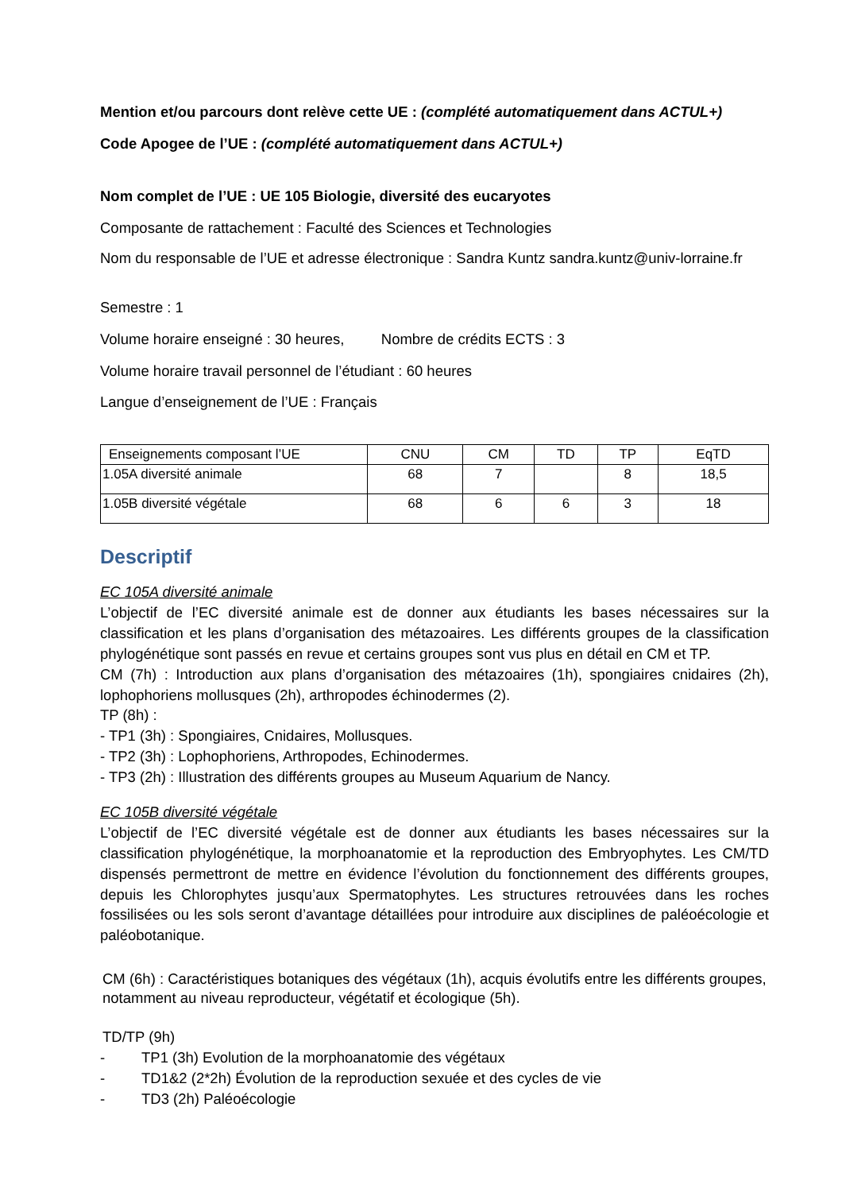Mention et/ou parcours dont relève cette UE : (complété automatiquement dans ACTUL+)
Code Apogee de l’UE : (complété automatiquement dans ACTUL+)
Nom complet de l’UE : UE 105 Biologie, diversité des eucaryotes
Composante de rattachement : Faculté des Sciences et Technologies
Nom du responsable de l’UE et adresse électronique : Sandra Kuntz sandra.kuntz@univ-lorraine.fr
Semestre : 1
Volume horaire enseigné : 30 heures, Nombre de crédits ECTS : 3
Volume horaire travail personnel de l’étudiant : 60 heures
Langue d’enseignement de l’UE : Français
| Enseignements composant l’UE | CNU | CM | TD | TP | EqTD |
| --- | --- | --- | --- | --- | --- |
| 1.05A diversité animale | 68 | 7 | | 8 | 18,5 |
| 1.05B diversité végétale | 68 | 6 | 6 | 3 | 18 |
Descriptif
EC 105A diversité animale
L’objectif de l’EC diversité animale est de donner aux étudiants les bases nécessaires sur la classification et les plans d’organisation des métazoaires. Les différents groupes de la classification phylogénétique sont passés en revue et certains groupes sont vus plus en détail en CM et TP.
CM (7h) : Introduction aux plans d’organisation des métazoaires (1h), spongiaires cnidaires (2h), lophophoriens mollusques (2h), arthropodes échinodermes (2).
TP (8h) :
- TP1 (3h) : Spongiaires, Cnidaires, Mollusques.
- TP2 (3h) : Lophophoriens, Arthropodes, Echinodermes.
- TP3 (2h) : Illustration des différents groupes au Museum Aquarium de Nancy.
EC 105B diversité végétale
L’objectif de l’EC diversité végétale est de donner aux étudiants les bases nécessaires sur la classification phylogénétique, la morphoanatomie et la reproduction des Embryophytes. Les CM/TD dispensés permettront de mettre en évidence l’évolution du fonctionnement des différents groupes, depuis les Chlorophytes jusqu’aux Spermatophytes. Les structures retrouvées dans les roches fossilisées ou les sols seront d’avantage détaillées pour introduire aux disciplines de paléoécologie et paléobotanique.
CM (6h) : Caractéristiques botaniques des végétaux (1h), acquis évolutifs entre les différents groupes, notamment au niveau reproducteur, végétatif et écologique (5h).
TD/TP (9h)
- TP1 (3h) Evolution de la morphoanatomie des végétaux
- TD1&2 (2*2h) Évolution de la reproduction sexuée et des cycles de vie
- TD3 (2h) Paléoécologie